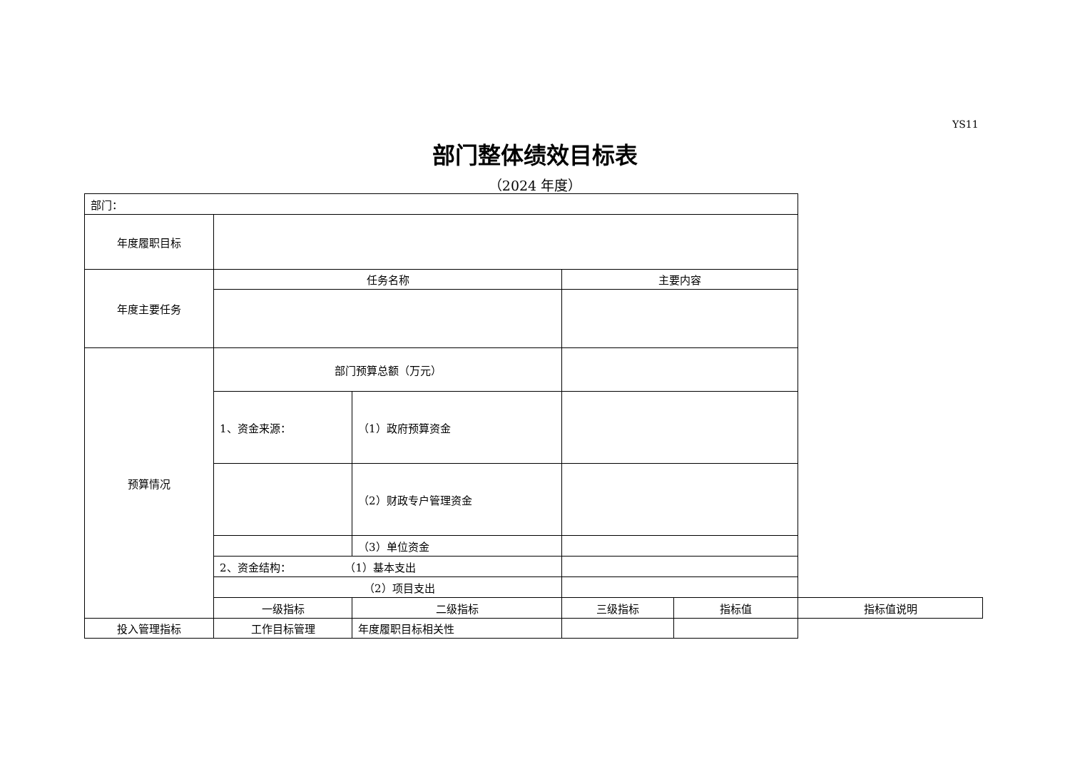YS11
部门整体绩效目标表
（2024 年度）
| 部门： | | | | | |
| 年度履职目标 | | | | | |
| 年度主要任务 | 任务名称 | | 主要内容 | | |
| 预算情况 | 部门预算总额（万元） | | | | |
| | 1、资金来源： | （1）政府预算资金 | | | |
| | | （2）财政专户管理资金 | | | |
| | | （3）单位资金 | | | |
| | 2、资金结构： （1）基本支出 | | | | |
| | （2）项目支出 | | | | |
| | 一级指标 | 二级指标 | 三级指标 | 指标值 | 指标值说明 |
| 投入管理指标 | 工作目标管理 | 年度履职目标相关性 | | | |